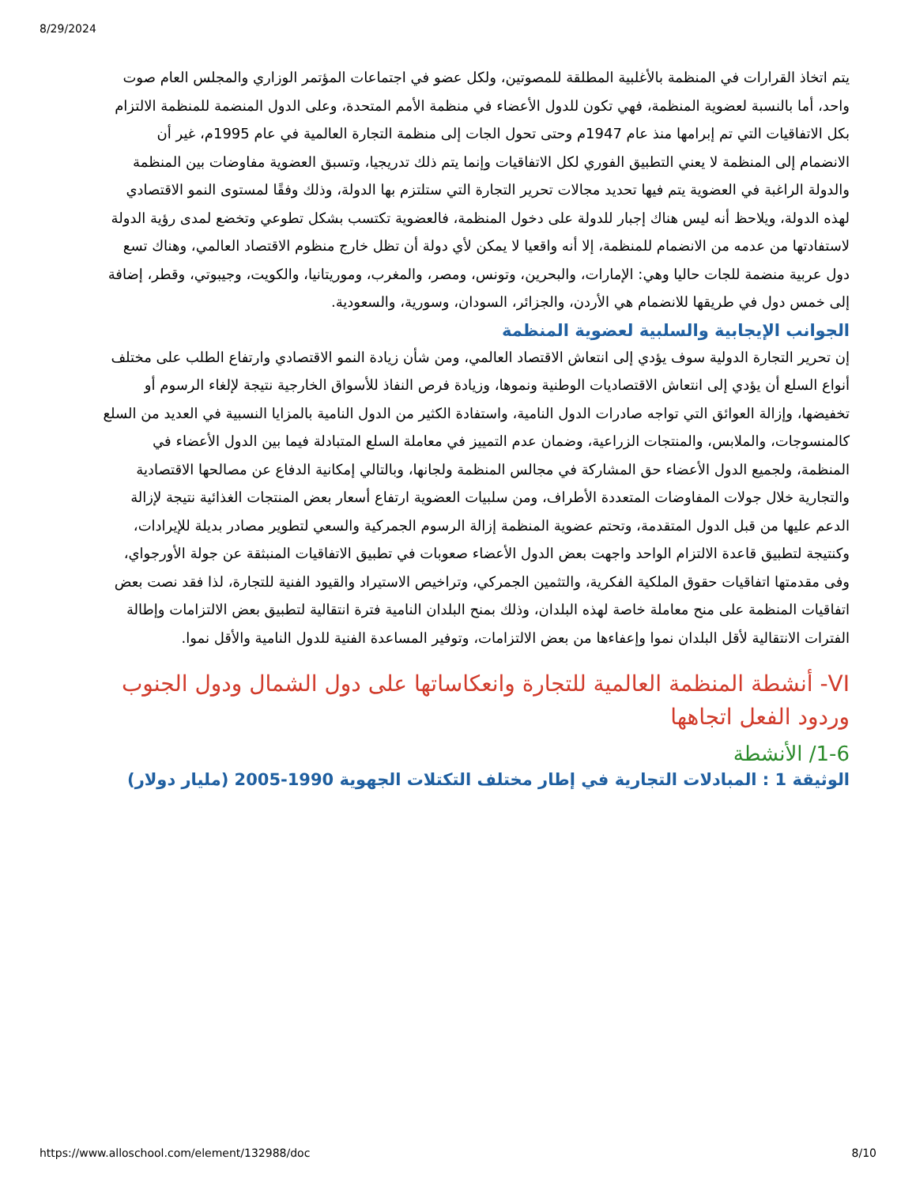8/29/2024
يتم اتخاذ القرارات في المنظمة بالأغلبية المطلقة للمصوتين، ولكل عضو في اجتماعات المؤتمر الوزاري والمجلس العام صوت واحد، أما بالنسبة لعضوية المنظمة، فهي تكون للدول الأعضاء في منظمة الأمم المتحدة، وعلى الدول المنضمة للمنظمة الالتزام بكل الاتفاقيات التي تم إبرامها منذ عام 1947م وحتى تحول الجات إلى منظمة التجارة العالمية في عام 1995م، غير أن الانضمام إلى المنظمة لا يعني التطبيق الفوري لكل الاتفاقيات وإنما يتم ذلك تدريجيا، وتسبق العضوية مفاوضات بين المنظمة والدولة الراغبة في العضوية يتم فيها تحديد مجالات تحرير التجارة التي ستلتزم بها الدولة، وذلك وفقًا لمستوى النمو الاقتصادي لهذه الدولة، ويلاحظ أنه ليس هناك إجبار للدولة على دخول المنظمة، فالعضوية تكتسب بشكل تطوعي وتخضع لمدى رؤية الدولة لاستفادتها من عدمه من الانضمام للمنظمة، إلا أنه واقعيا لا يمكن لأي دولة أن تظل خارج منظوم الاقتصاد العالمي، وهناك تسع دول عربية منضمة للجات حاليا وهي: الإمارات، والبحرين، وتونس، ومصر، والمغرب، وموريتانيا، والكويت، وجيبوتي، وقطر، إضافة إلى خمس دول في طريقها للانضمام هي الأردن، والجزائر، السودان، وسورية، والسعودية.
الجوانب الإيجابية والسلبية لعضوية المنظمة
إن تحرير التجارة الدولية سوف يؤدي إلى انتعاش الاقتصاد العالمي، ومن شأن زيادة النمو الاقتصادي وارتفاع الطلب على مختلف أنواع السلع أن يؤدي إلى انتعاش الاقتصاديات الوطنية ونموها، وزيادة فرص النفاذ للأسواق الخارجية نتيجة لإلغاء الرسوم أو تخفيضها، وإزالة العوائق التي تواجه صادرات الدول النامية، واستفادة الكثير من الدول النامية بالمزايا النسبية في العديد من السلع كالمنسوجات، والملابس، والمنتجات الزراعية، وضمان عدم التمييز في معاملة السلع المتبادلة فيما بين الدول الأعضاء في المنظمة، ولجميع الدول الأعضاء حق المشاركة في مجالس المنظمة ولجانها، وبالتالي إمكانية الدفاع عن مصالحها الاقتصادية والتجارية خلال جولات المفاوضات المتعددة الأطراف، ومن سلبيات العضوية ارتفاع أسعار بعض المنتجات الغذائية نتيجة لإزالة الدعم عليها من قبل الدول المتقدمة، وتحتم عضوية المنظمة إزالة الرسوم الجمركية والسعي لتطوير مصادر بديلة للإيرادات، وكنتيجة لتطبيق قاعدة الالتزام الواحد واجهت بعض الدول الأعضاء صعوبات في تطبيق الاتفاقيات المنبثقة عن جولة الأورجواي، وفى مقدمتها اتفاقيات حقوق الملكية الفكرية، والتثمين الجمركي، وتراخيص الاستيراد والقيود الفنية للتجارة، لذا فقد نصت بعض اتفاقيات المنظمة على منح معاملة خاصة لهذه البلدان، وذلك بمنح البلدان النامية فترة انتقالية لتطبيق بعض الالتزامات وإطالة الفترات الانتقالية لأقل البلدان نموا وإعفاءها من بعض الالتزامات، وتوفير المساعدة الفنية للدول النامية والأقل نموا.
VI- أنشطة المنظمة العالمية للتجارة وانعكاساتها على دول الشمال ودول الجنوب وردود الفعل اتجاهها
1-6/ الأنشطة
الوثيقة 1 : المبادلات التجارية في إطار مختلف التكتلات الجهوية 1990-2005 (مليار دولار)
https://www.alloschool.com/element/132988/doc 8/10